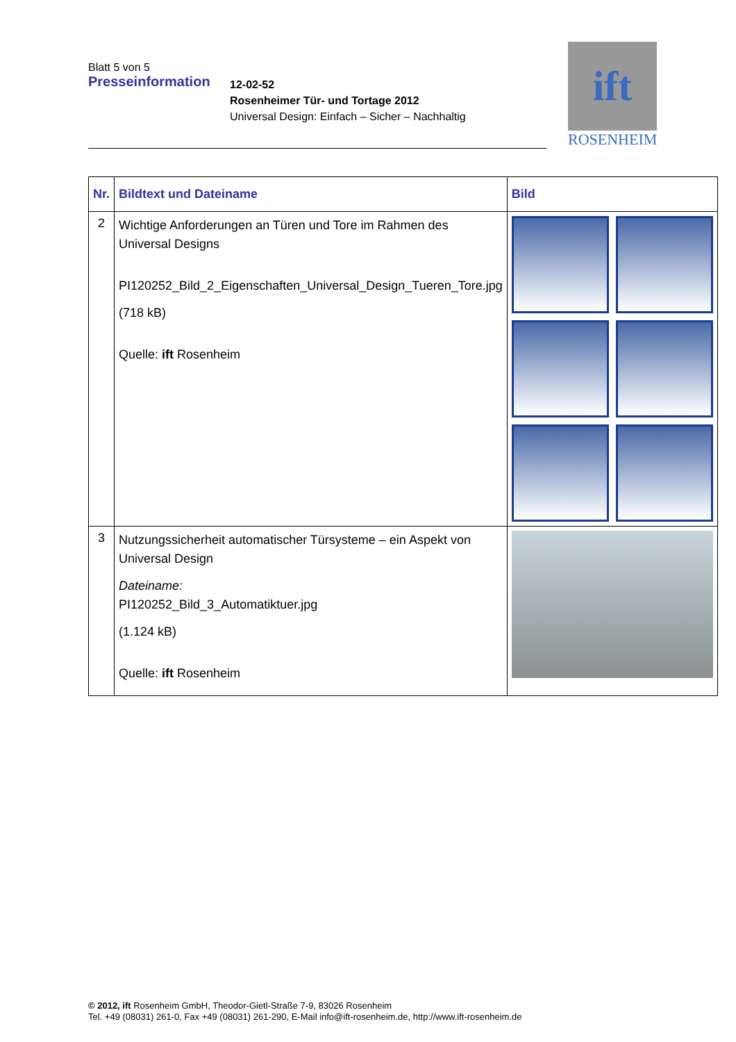Blatt 5 von 5
Presseinformation
12-02-52
Rosenheimer Tür- und Tortage 2012
Universal Design: Einfach – Sicher – Nachhaltig
ift
ROSENHEIM
| Nr. | Bildtext und Dateiname | Bild |
| --- | --- | --- |
| 2 | Wichtige Anforderungen an Türen und Tore im Rahmen des Universal Designs PI120252_Bild_2_Eigenschaften_Universal_Design_Tueren_Tore.jpg (718 kB) Quelle: ift Rosenheim | |
| 3 | Nutzungssicherheit automatischer Türsysteme – ein Aspekt von Universal Design Dateiname: PI120252_Bild_3_Automatiktuer.jpg (1.124 kB) Quelle: ift Rosenheim | |
© 2012, ift Rosenheim GmbH, Theodor-Gietl-Straße 7-9, 83026 Rosenheim
Tel. +49 (08031) 261-0, Fax +49 (08031) 261-290, E-Mail info@ift-rosenheim.de, http://www.ift-rosenheim.de